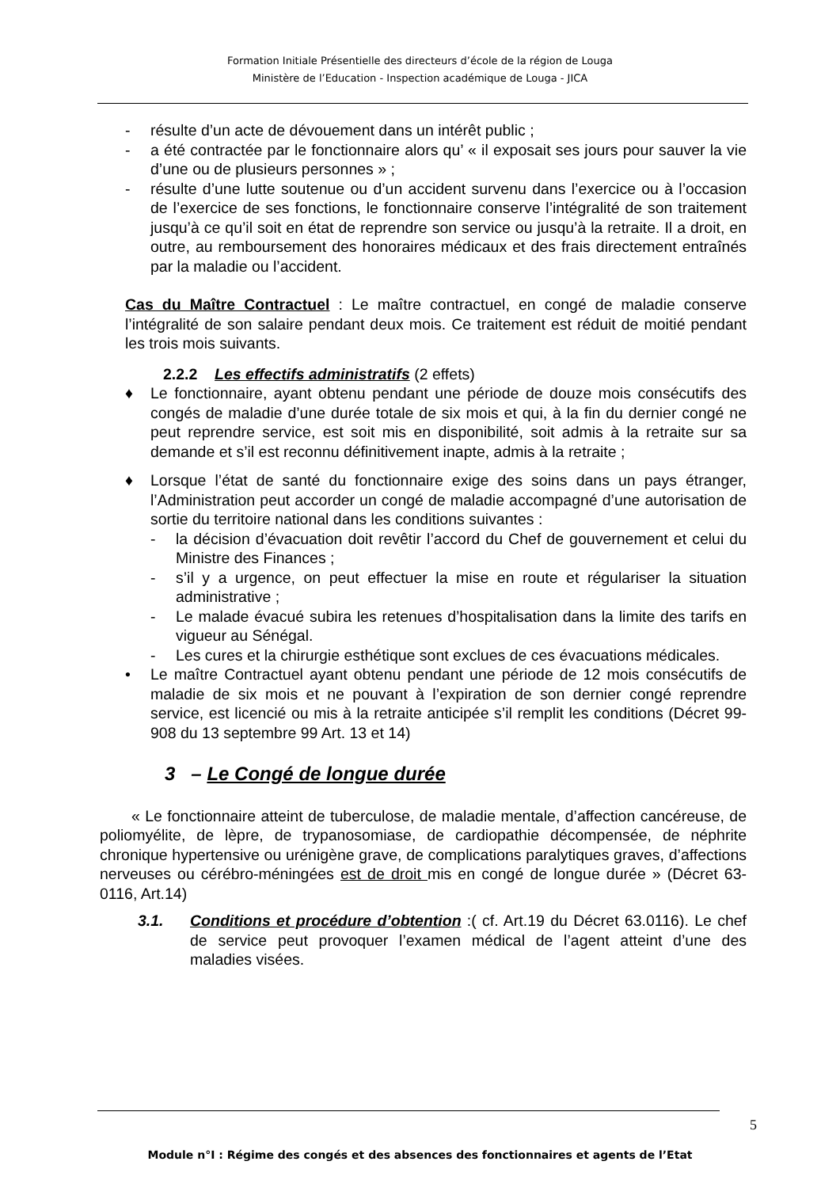Formation Initiale Présentielle des directeurs d’école de la région de Louga
Ministère de l’Education - Inspection académique de Louga - JICA
- résulte d’un acte de dévouement dans un intérêt public ;
- a été contractée par le fonctionnaire alors qu’ « il exposait ses jours pour sauver la vie d’une ou de plusieurs personnes » ;
- résulte d’une lutte soutenue ou d’un accident survenu dans l’exercice ou à l’occasion de l’exercice de ses fonctions, le fonctionnaire conserve l’intégralité de son traitement jusqu’à ce qu’il soit en état de reprendre son service ou jusqu’à la retraite. Il a droit, en outre, au remboursement des honoraires médicaux et des frais directement entraînés par la maladie ou l’accident.
Cas du Maître Contractuel : Le maître contractuel, en congé de maladie conserve l’intégralité de son salaire pendant deux mois. Ce traitement est réduit de moitié pendant les trois mois suivants.
2.2.2 Les effectifs administratifs (2 effets)
♦ Le fonctionnaire, ayant obtenu pendant une période de douze mois consécutifs des congés de maladie d’une durée totale de six mois et qui, à la fin du dernier congé ne peut reprendre service, est soit mis en disponibilité, soit admis à la retraite sur sa demande et s’il est reconnu définitivement inapte, admis à la retraite ;
♦ Lorsque l’état de santé du fonctionnaire exige des soins dans un pays étranger, l’Administration peut accorder un congé de maladie accompagné d’une autorisation de sortie du territoire national dans les conditions suivantes :
- la décision d’évacuation doit revêtir l’accord du Chef de gouvernement et celui du Ministre des Finances ;
- s’il y a urgence, on peut effectuer la mise en route et régulariser la situation administrative ;
- Le malade évacué subira les retenues d’hospitalisation dans la limite des tarifs en vigueur au Sénégal.
- Les cures et la chirurgie esthétique sont exclues de ces évacuations médicales.
• Le maître Contractuel ayant obtenu pendant une période de 12 mois consécutifs de maladie de six mois et ne pouvant à l’expiration de son dernier congé reprendre service, est licencié ou mis à la retraite anticipée s’il remplit les conditions (Décret 99-908 du 13 septembre 99 Art. 13 et 14)
3 – Le Congé de longue durée
« Le fonctionnaire atteint de tuberculose, de maladie mentale, d’affection cancéreuse, de poliomyélite, de lèpre, de trypanosomiase, de cardiopathie décompensée, de néphrite chronique hypertensive ou urénigène grave, de complications paralytiques graves, d’affections nerveuses ou cérébro-méningées est de droit mis en congé de longue durée » (Décret 63-0116, Art.14)
3.1. Conditions et procédure d’obtention :( cf. Art.19 du Décret 63.0116). Le chef de service peut provoquer l’examen médical de l’agent atteint d’une des maladies visées.
5
Module n°I : Régime des congés et des absences des fonctionnaires et agents de l’Etat